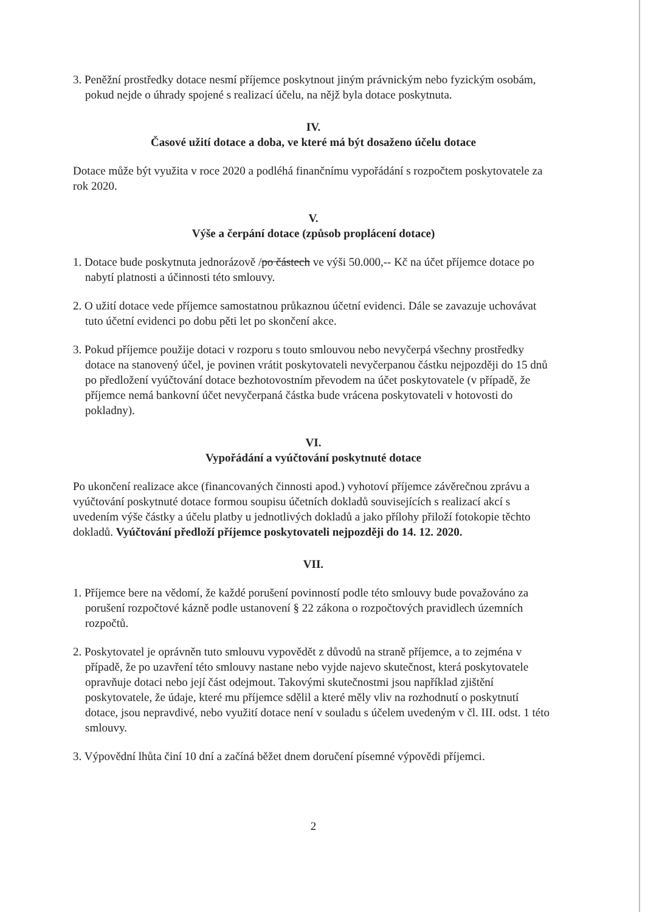3. Peněžní prostředky dotace nesmí příjemce poskytnout jiným právnickým nebo fyzickým osobám, pokud nejde o úhrady spojené s realizací účelu, na nějž byla dotace poskytnuta.
IV.
Časové užití dotace a doba, ve které má být dosaženo účelu dotace
Dotace může být využita v roce 2020 a podléhá finančnímu vypořádání s rozpočtem poskytovatele za rok 2020.
V.
Výše a čerpání dotace (způsob proplácení dotace)
1. Dotace bude poskytnuta jednorázově /po částech ve výši 50.000,-- Kč na účet příjemce dotace po nabytí platnosti a účinnosti této smlouvy.
2. O užití dotace vede příjemce samostatnou průkaznou účetní evidenci. Dále se zavazuje uchovávat tuto účetní evidenci po dobu pěti let po skončení akce.
3. Pokud příjemce použije dotaci v rozporu s touto smlouvou nebo nevyčerpá všechny prostředky dotace na stanovený účel, je povinen vrátit poskytovateli nevyčerpanou částku nejpozději do 15 dnů po předložení vyúčtování dotace bezhotovostním převodem na účet poskytovatele (v případě, že příjemce nemá bankovní účet nevyčerpaná částka bude vrácena poskytovateli v hotovosti do pokladny).
VI.
Vypořádání a vyúčtování poskytnuté dotace
Po ukončení realizace akce (financovaných činnosti apod.) vyhotoví příjemce závěrečnou zprávu a vyúčtování poskytnuté dotace formou soupisu účetních dokladů souvisejících s realizací akcí s uvedením výše částky a účelu platby u jednotlivých dokladů a jako přílohy přiloží fotokopie těchto dokladů. Vyúčtování předloží příjemce poskytovateli nejpozději do 14. 12. 2020.
VII.
1. Příjemce bere na vědomí, že každé porušení povinností podle této smlouvy bude považováno za porušení rozpočtové kázně podle ustanovení § 22 zákona o rozpočtových pravidlech územních rozpočtů.
2. Poskytovatel je oprávněn tuto smlouvu vypovědět z důvodů na straně příjemce, a to zejména v případě, že po uzavření této smlouvy nastane nebo vyjde najevo skutečnost, která poskytovatele opravňuje dotaci nebo její část odejmout. Takovými skutečnostmi jsou například zjištění poskytovatele, že údaje, které mu příjemce sdělil a které měly vliv na rozhodnutí o poskytnutí dotace, jsou nepravdivé, nebo využití dotace není v souladu s účelem uvedeným v čl. III. odst. 1 této smlouvy.
3. Výpovědní lhůta činí 10 dní a začíná běžet dnem doručení písemné výpovědi příjemci.
2